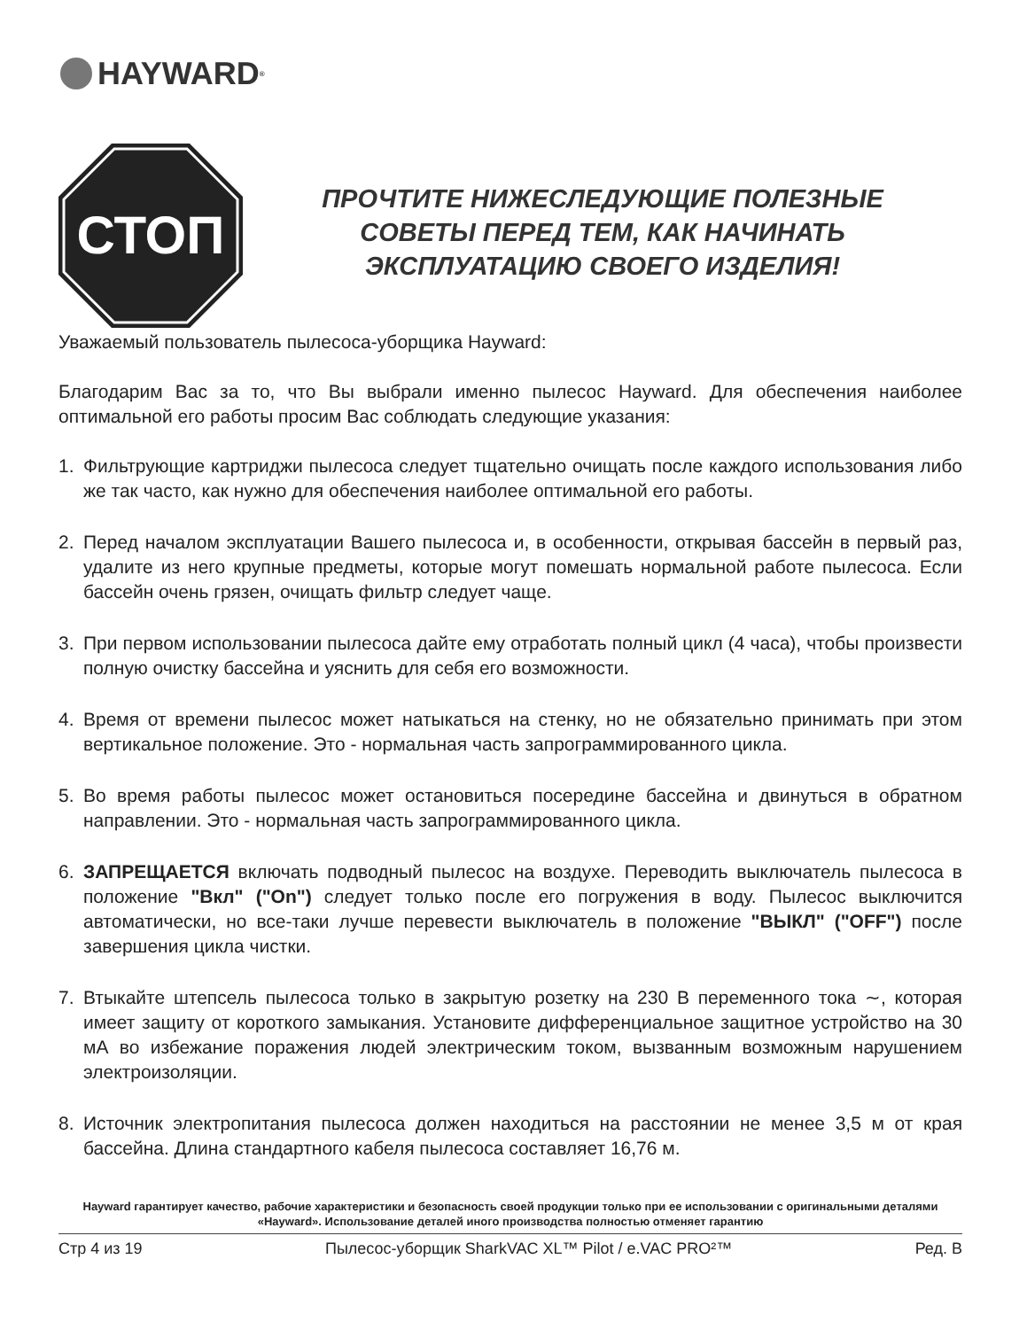HAYWARD<sup>®</sup>
СТОП
ПРОЧТИТЕ НИЖЕСЛЕДУЮЩИЕ ПОЛЕЗНЫЕ
СОВЕТЫ ПЕРЕД ТЕМ, КАК НАЧИНАТЬ
ЭКСПЛУАТАЦИЮ СВОЕГО ИЗДЕЛИЯ!
Уважаемый пользователь пылесоса-уборщика Hayward:
Благодарим Вас за то, что Вы выбрали именно пылесос Hayward. Для обеспечения наиболее оптимальной его работы просим Вас соблюдать следующие указания:
1. Фильтрующие картриджи пылесоса следует тщательно очищать после каждого использования либо же так часто, как нужно для обеспечения наиболее оптимальной его работы.
2. Перед началом эксплуатации Вашего пылесоса и, в особенности, открывая бассейн в первый раз, удалите из него крупные предметы, которые могут помешать нормальной работе пылесоса. Если бассейн очень грязен, очищать фильтр следует чаще.
3. При первом использовании пылесоса дайте ему отработать полный цикл (4 часа), чтобы произвести полную очистку бассейна и уяснить для себя его возможности.
4. Время от времени пылесос может натыкаться на стенку, но не обязательно принимать при этом вертикальное положение. Это - нормальная часть запрограммированного цикла.
5. Во время работы пылесос может остановиться посередине бассейна и двинуться в обратном направлении. Это - нормальная часть запрограммированного цикла.
6. ЗАПРЕЩАЕТСЯ включать подводный пылесос на воздухе. Переводить выключатель пылесоса в положение "Вкл" ("On") следует только после его погружения в воду. Пылесос выключится автоматически, но все-таки лучше перевести выключатель в положение "ВЫКЛ" ("OFF") после завершения цикла чистки.
7. Втыкайте штепсель пылесоса только в закрытую розетку на 230 В переменного тока ∼, которая имеет защиту от короткого замыкания. Установите дифференциальное защитное устройство на 30 мА во избежание поражения людей электрическим током, вызванным возможным нарушением электроизоляции.
8. Источник электропитания пылесоса должен находиться на расстоянии не менее 3,5 м от края бассейна. Длина стандартного кабеля пылесоса составляет 16,76 м.
Hayward гарантирует качество, рабочие характеристики и безопасность своей продукции только при ее использовании с оригинальными деталями «Hayward». Использование деталей иного производства полностью отменяет гарантию
Стр 4 из 19 Пылесос-уборщик SharkVAC XL™ Pilot / e.VAC PRO²™ Ред. B